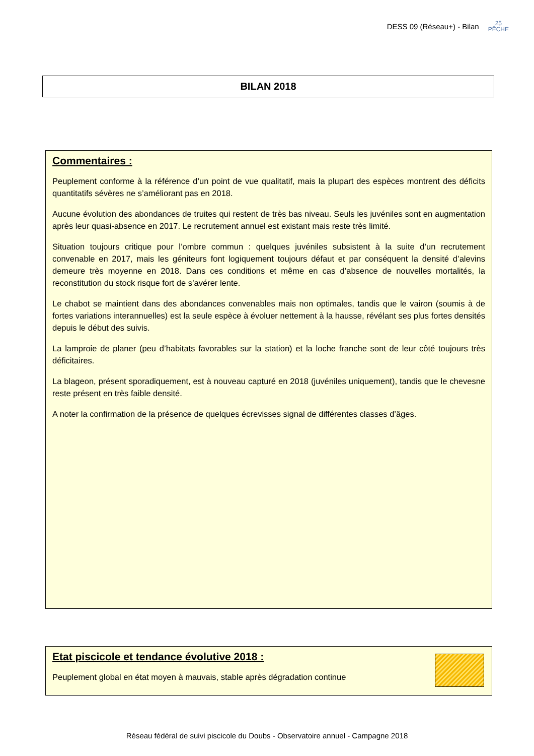DESS 09 (Réseau+) - Bilan 25
PÊCHE
BILAN 2018
Commentaires :
Peuplement conforme à la référence d’un point de vue qualitatif, mais la plupart des espèces montrent des déficits quantitatifs sévères ne s’améliorant pas en 2018.
Aucune évolution des abondances de truites qui restent de très bas niveau. Seuls les juvéniles sont en augmentation après leur quasi-absence en 2017. Le recrutement annuel est existant mais reste très limité.
Situation toujours critique pour l’ombre commun : quelques juvéniles subsistent à la suite d’un recrutement convenable en 2017, mais les géniteurs font logiquement toujours défaut et par conséquent la densité d’alevins demeure très moyenne en 2018. Dans ces conditions et même en cas d’absence de nouvelles mortalités, la reconstitution du stock risque fort de s’avérer lente.
Le chabot se maintient dans des abondances convenables mais non optimales, tandis que le vairon (soumis à de fortes variations interannuelles) est la seule espèce à évoluer nettement à la hausse, révélant ses plus fortes densités depuis le début des suivis.
La lamproie de planer (peu d’habitats favorables sur la station) et la loche franche sont de leur côté toujours très déficitaires.
La blageon, présent sporadiquement, est à nouveau capturé en 2018 (juvéniles uniquement), tandis que le chevesne reste présent en très faible densité.
A noter la confirmation de la présence de quelques écrevisses signal de différentes classes d’âges.
Etat piscicole et tendance évolutive 2018 :
Peuplement global en état moyen à mauvais, stable après dégradation continue
Réseau fédéral de suivi piscicole du Doubs - Observatoire annuel - Campagne 2018